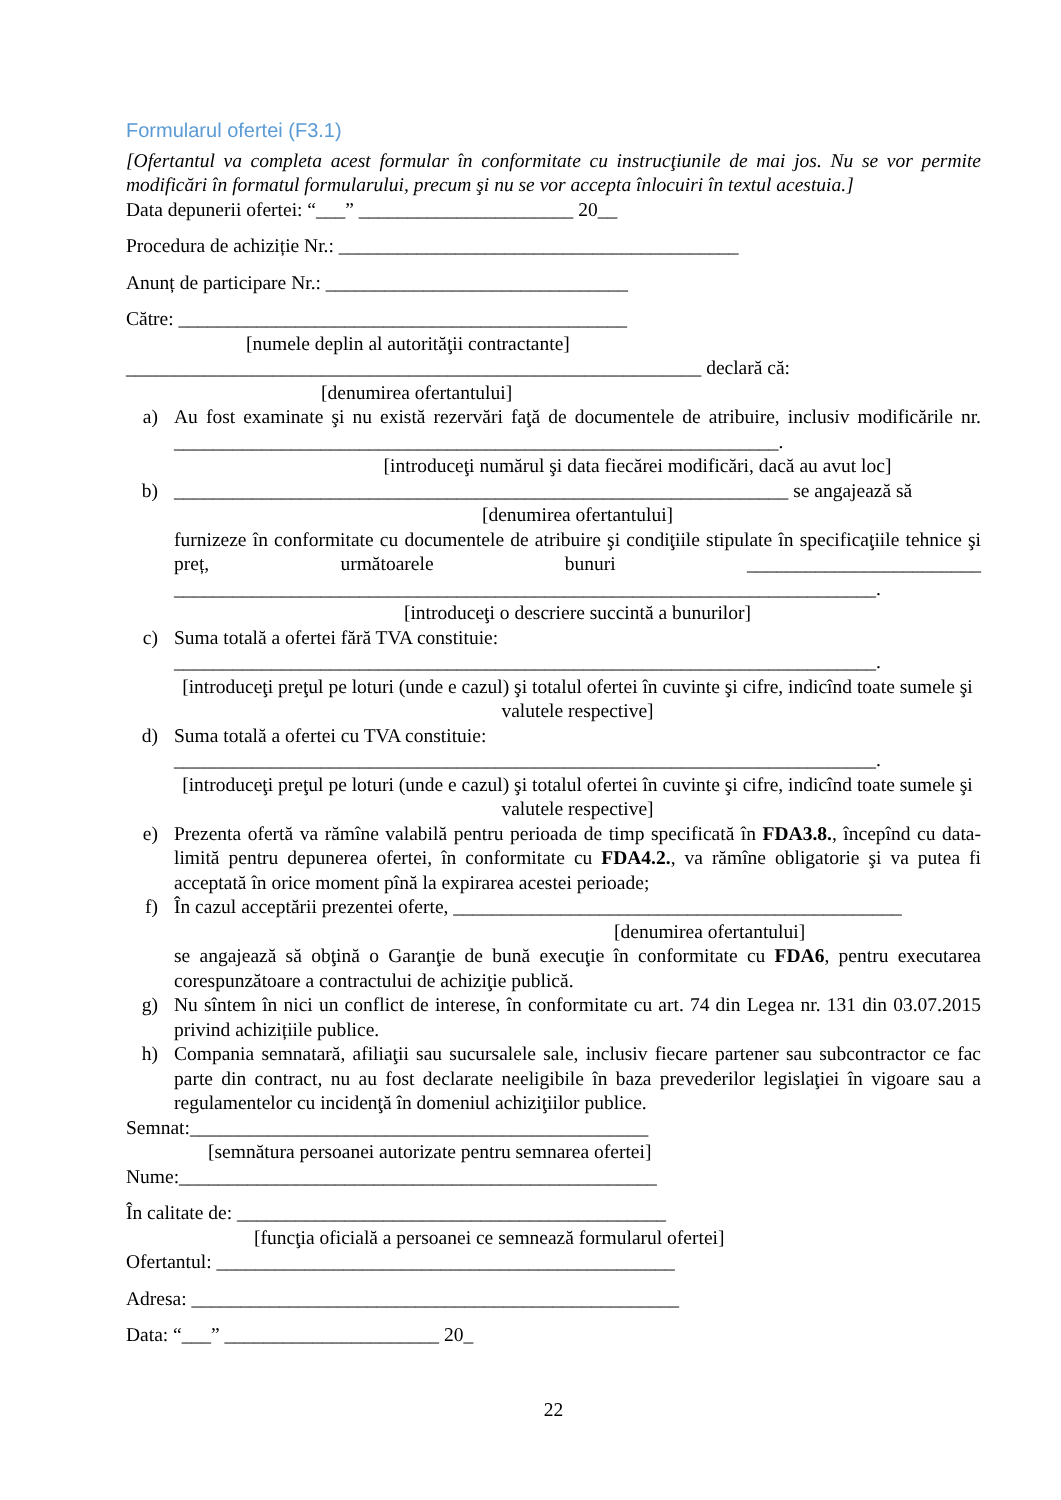Formularul ofertei (F3.1)
[Ofertantul va completa acest formular în conformitate cu instrucţiunile de mai jos. Nu se vor permite modificări în formatul formularului, precum şi nu se vor accepta înlocuiri în textul acestuia.]
Data depunerii ofertei: “___” ______________________ 20__
Procedura de achiziție Nr.: _________________________________________
Anunț de participare Nr.: _______________________________
Către: ______________________________________________
[numele deplin al autorităţii contractante]
___________________________________________________________ declară că:
[denumirea ofertantului]
a) Au fost examinate şi nu există rezervări faţă de documentele de atribuire, inclusiv modificările nr. ______________________________________________________________.
[introduceţi numărul şi data fiecărei modificări, dacă au avut loc]
b) _______________________________________________________________ se angajează să
[denumirea ofertantului]
furnizeze în conformitate cu documentele de atribuire şi condiţiile stipulate în specificaţiile tehnice şi preț, următoarele bunuri ________________________ ________________________________________________________________________.
[introduceţi o descriere succintă a bunurilor]
c) Suma totală a ofertei fără TVA constituie:
________________________________________________________________________.
[introduceţi preţul pe loturi (unde e cazul) şi totalul ofertei în cuvinte şi cifre, indicînd toate sumele şi valutele respective]
d) Suma totală a ofertei cu TVA constituie:
________________________________________________________________________.
[introduceţi preţul pe loturi (unde e cazul) şi totalul ofertei în cuvinte şi cifre, indicînd toate sumele şi valutele respective]
e) Prezenta ofertă va rămîne valabilă pentru perioada de timp specificată în FDA3.8., începînd cu data-limită pentru depunerea ofertei, în conformitate cu FDA4.2., va rămîne obligatorie şi va putea fi acceptată în orice moment pînă la expirarea acestei perioade;
f) În cazul acceptării prezentei oferte, ______________________________________________
[denumirea ofertantului]
se angajează să obţină o Garanţie de bună execuţie în conformitate cu FDA6, pentru executarea corespunzătoare a contractului de achiziţie publică.
g) Nu sîntem în nici un conflict de interese, în conformitate cu art. 74 din Legea nr. 131 din 03.07.2015 privind achizițiile publice.
h) Compania semnatară, afiliaţii sau sucursalele sale, inclusiv fiecare partener sau subcontractor ce fac parte din contract, nu au fost declarate neeligibile în baza prevederilor legislaţiei în vigoare sau a regulamentelor cu incidenţă în domeniul achiziţiilor publice.
Semnat:_______________________________________________
[semnătura persoanei autorizate pentru semnarea ofertei]
Nume:_________________________________________________
În calitate de: ____________________________________________
[funcţia oficială a persoanei ce semnează formularul ofertei]
Ofertantul: _______________________________________________
Adresa: __________________________________________________
Data: “___” ______________________ 20_
22